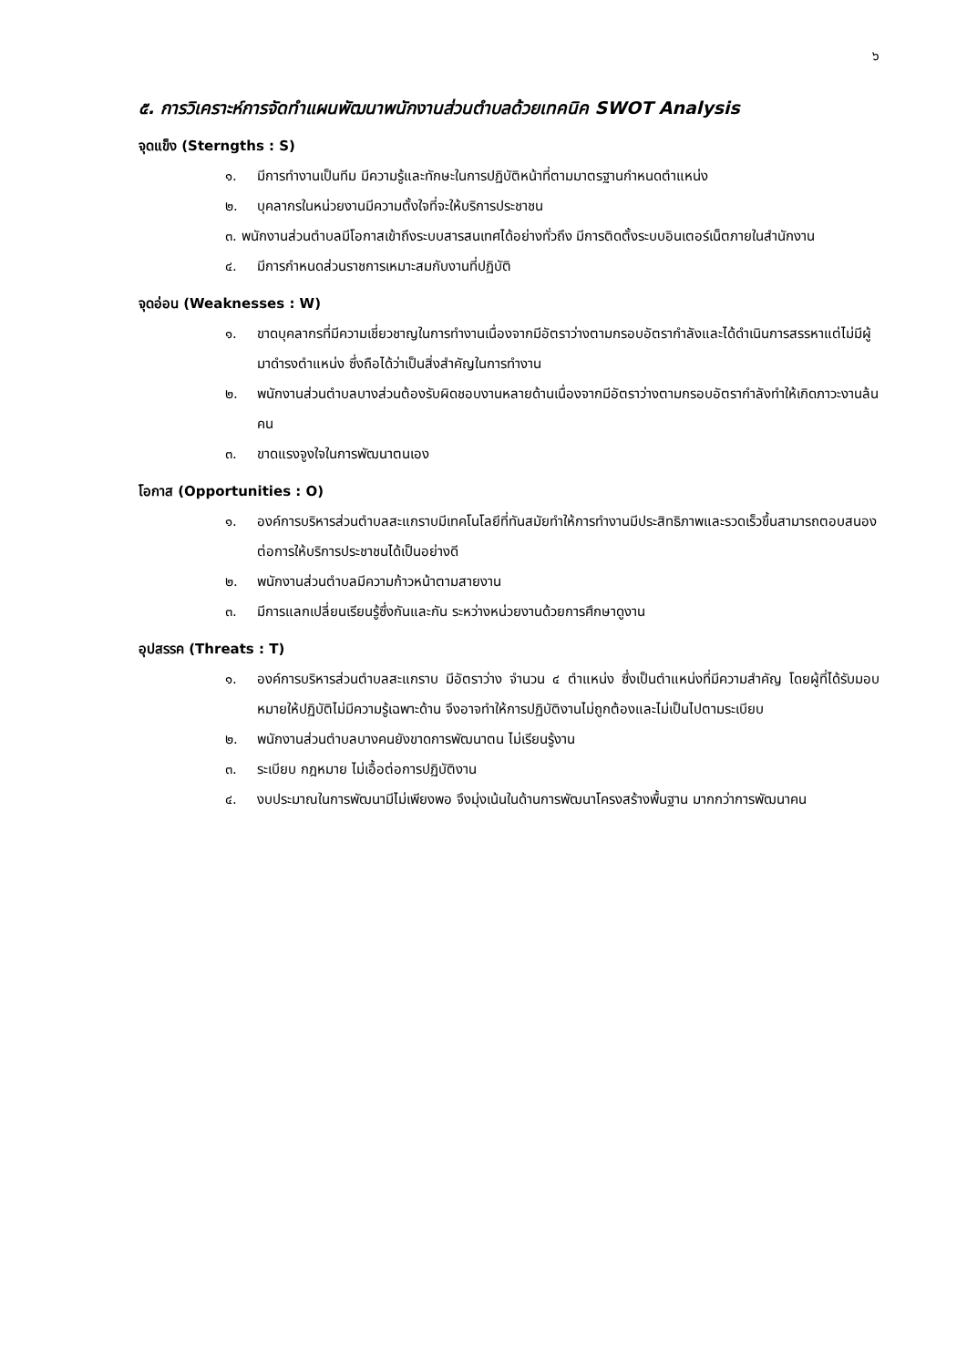๖
๕. การวิเคราะห์การจัดทำแผนพัฒนาพนักงานส่วนตำบลด้วยเทคนิค SWOT Analysis
จุดแข็ง (Sterngths : S)
๑. มีการทำงานเป็นทีม มีความรู้และทักษะในการปฏิบัติหน้าที่ตามมาตรฐานกำหนดตำแหน่ง
๒. บุคลากรในหน่วยงานมีความตั้งใจที่จะให้บริการประชาชน
๓. พนักงานส่วนตำบลมีโอกาสเข้าถึงระบบสารสนเทศได้อย่างทั่วถึง มีการติดตั้งระบบอินเตอร์เน็ตภายในสำนักงาน
๔. มีการกำหนดส่วนราชการเหมาะสมกับงานที่ปฏิบัติ
จุดอ่อน (Weaknesses : W)
๑. ขาดบุคลากรที่มีความเชี่ยวชาญในการทำงานเนื่องจากมีอัตราว่างตามกรอบอัตรากำลังและได้ดำเนินการสรรหาแต่ไม่มีผู้มาดำรงตำแหน่ง ซึ่งถือได้ว่าเป็นสิ่งสำคัญในการทำงาน
๒. พนักงานส่วนตำบลบางส่วนต้องรับผิดชอบงานหลายด้านเนื่องจากมีอัตราว่างตามกรอบอัตรากำลังทำให้เกิดภาวะงานล้นคน
๓. ขาดแรงจูงใจในการพัฒนาตนเอง
โอกาส (Opportunities : O)
๑. องค์การบริหารส่วนตำบลสะแกราบมีเทคโนโลยีที่ทันสมัยทำให้การทำงานมีประสิทธิภาพและรวดเร็วขึ้นสามารถตอบสนองต่อการให้บริการประชาชนได้เป็นอย่างดี
๒. พนักงานส่วนตำบลมีความก้าวหน้าตามสายงาน
๓. มีการแลกเปลี่ยนเรียนรู้ซึ่งกันและกัน ระหว่างหน่วยงานด้วยการศึกษาดูงาน
อุปสรรค (Threats : T)
๑. องค์การบริหารส่วนตำบลสะแกราบ มีอัตราว่าง จำนวน ๔ ตำแหน่ง ซึ่งเป็นตำแหน่งที่มีความสำคัญ โดยผู้ที่ได้รับมอบหมายให้ปฏิบัติไม่มีความรู้เฉพาะด้าน จึงอาจทำให้การปฏิบัติงานไม่ถูกต้องและไม่เป็นไปตามระเบียบ
๒. พนักงานส่วนตำบลบางคนยังขาดการพัฒนาตน ไม่เรียนรู้งาน
๓. ระเบียบ กฎหมาย ไม่เอื้อต่อการปฏิบัติงาน
๔. งบประมาณในการพัฒนามีไม่เพียงพอ จึงมุ่งเน้นในด้านการพัฒนาโครงสร้างพื้นฐาน มากกว่าการพัฒนาคน